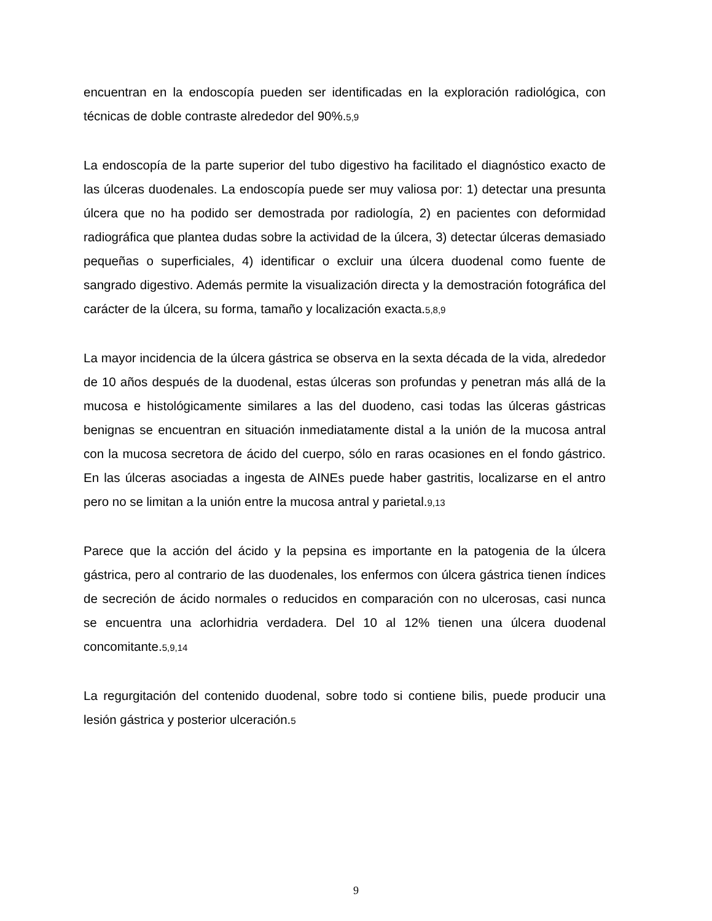encuentran en la endoscopía pueden ser identificadas en la exploración radiológica, con técnicas de doble contraste alrededor del 90%.5,9
La endoscopía de la parte superior del tubo digestivo ha facilitado el diagnóstico exacto de las úlceras duodenales. La endoscopía puede ser muy valiosa por: 1) detectar una presunta úlcera que no ha podido ser demostrada por radiología, 2) en pacientes con deformidad radiográfica que plantea dudas sobre la actividad de la úlcera, 3) detectar úlceras demasiado pequeñas o superficiales, 4) identificar o excluir una úlcera duodenal como fuente de sangrado digestivo. Además permite la visualización directa y la demostración fotográfica del carácter de la úlcera, su forma, tamaño y localización exacta.5,8,9
La mayor incidencia de la úlcera gástrica se observa en la sexta década de la vida, alrededor de 10 años después de la duodenal, estas úlceras son profundas y penetran más allá de la mucosa e histológicamente similares a las del duodeno, casi todas las úlceras gástricas benignas se encuentran en situación inmediatamente distal a la unión de la mucosa antral con la mucosa secretora de ácido del cuerpo, sólo en raras ocasiones en el fondo gástrico. En las úlceras asociadas a ingesta de AINEs puede haber gastritis, localizarse en el antro pero no se limitan a la unión entre la mucosa antral y parietal.9,13
Parece que la acción del ácido y la pepsina es importante en la patogenia de la úlcera gástrica, pero al contrario de las duodenales, los enfermos con úlcera gástrica tienen índices de secreción de ácido normales o reducidos en comparación con no ulcerosas, casi nunca se encuentra una aclorhidria verdadera. Del 10 al 12% tienen una úlcera duodenal concomitante.5,9,14
La regurgitación del contenido duodenal, sobre todo si contiene bilis, puede producir una lesión gástrica y posterior ulceración.5
9